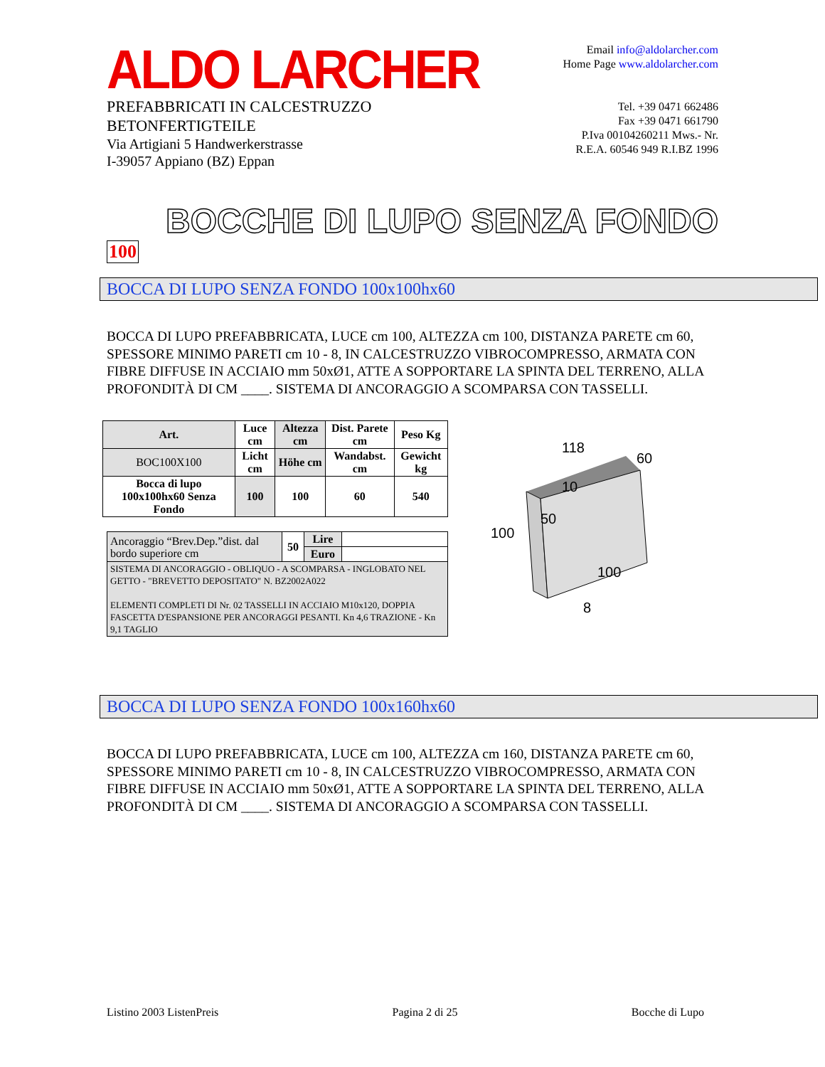ALDO LARCHER
PREFABBRICATI IN CALCESTRUZZO
BETONFERTIGTEILE
Via Artigiani 5 Handwerkerstrasse
I-39057 Appiano (BZ) Eppan
Email info@aldolarcher.com
Home Page www.aldolarcher.com
Tel. +39 0471 662486
Fax +39 0471 661790
P.Iva 00104260211 Mws.- Nr.
R.E.A. 60546 949 R.I.BZ 1996
BOCCHE DI LUPO SENZA FONDO
100
BOCCA DI LUPO SENZA FONDO 100x100hx60
BOCCA DI LUPO PREFABBRICATA, LUCE cm 100, ALTEZZA cm 100, DISTANZA PARETE cm 60, SPESSORE MINIMO PARETI cm 10 - 8, IN CALCESTRUZZO VIBROCOMPRESSO, ARMATA CON FIBRE DIFFUSE IN ACCIAIO mm 50xØ1, ATTE A SOPPORTARE LA SPINTA DEL TERRENO, ALLA PROFONDITÀ DI CM ____. SISTEMA DI ANCORAGGIO A SCOMPARSA CON TASSELLI.
| Art. | Luce cm | Altezza cm | Dist. Parete cm | Peso Kg |
| --- | --- | --- | --- | --- |
| BOC100X100 | Licht cm | Höhe cm | Wandabst. cm | Gewicht kg |
| Bocca di lupo 100x100hx60 Senza Fondo | 100 | 100 | 60 | 540 |
| Ancoraggio “Brev.Dep.”dist. dal bordo superiore cm | 50 | Lire | |
| | | Euro | |
| SISTEMA DI ANCORAGGIO - OBLIQUO - A SCOMPARSA - INGLOBATO NEL GETTO - "BREVETTO DEPOSITATO" N. BZ2002A022 ELEMENTI COMPLETI DI Nr. 02 TASSELLI IN ACCIAIO M10x120, DOPPIA FASCETTA D'ESPANSIONE PER ANCORAGGI PESANTI. Kn 4,6 TRAZIONE - Kn 9,1 TAGLIO | | | |
118
60
10
50
100
100
8
BOCCA DI LUPO SENZA FONDO 100x160hx60
BOCCA DI LUPO PREFABBRICATA, LUCE cm 100, ALTEZZA cm 160, DISTANZA PARETE cm 60, SPESSORE MINIMO PARETI cm 10 - 8, IN CALCESTRUZZO VIBROCOMPRESSO, ARMATA CON FIBRE DIFFUSE IN ACCIAIO mm 50xØ1, ATTE A SOPPORTARE LA SPINTA DEL TERRENO, ALLA PROFONDITÀ DI CM ____. SISTEMA DI ANCORAGGIO A SCOMPARSA CON TASSELLI.
Listino 2003 ListenPreis Pagina 2 di 25 Bocche di Lupo